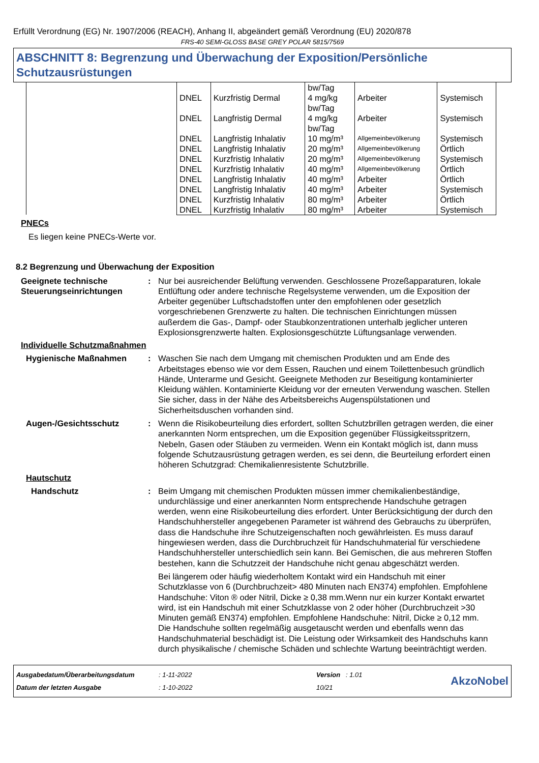Erfüllt Verordnung (EG) Nr. 1907/2006 (REACH), Anhang II, abgeändert gemäß Verordnung (EU) 2020/878
FRS-40 SEMI-GLOSS BASE GREY POLAR 5815/7569
ABSCHNITT 8: Begrenzung und Überwachung der Exposition/Persönliche Schutzausrüstungen
| | | | bw/Tag | | |
| | DNEL | Kurzfristig Dermal | 4 mg/kg bw/Tag | Arbeiter | Systemisch |
| | DNEL | Langfristig Dermal | 4 mg/kg bw/Tag | Arbeiter | Systemisch |
| | DNEL | Langfristig Inhalativ | 10 mg/m³ | Allgemeinbevölkerung | Systemisch |
| | DNEL | Langfristig Inhalativ | 20 mg/m³ | Allgemeinbevölkerung | Örtlich |
| | DNEL | Kurzfristig Inhalativ | 20 mg/m³ | Allgemeinbevölkerung | Systemisch |
| | DNEL | Kurzfristig Inhalativ | 40 mg/m³ | Allgemeinbevölkerung | Örtlich |
| | DNEL | Langfristig Inhalativ | 40 mg/m³ | Arbeiter | Örtlich |
| | DNEL | Langfristig Inhalativ | 40 mg/m³ | Arbeiter | Systemisch |
| | DNEL | Kurzfristig Inhalativ | 80 mg/m³ | Arbeiter | Örtlich |
| | DNEL | Kurzfristig Inhalativ | 80 mg/m³ | Arbeiter | Systemisch |
PNECs
Es liegen keine PNECs-Werte vor.
8.2 Begrenzung und Überwachung der Exposition
Geeignete technische Steuerungseinrichtungen
: Nur bei ausreichender Belüftung verwenden. Geschlossene Prozeßapparaturen, lokale Entlüftung oder andere technische Regelsysteme verwenden, um die Exposition der Arbeiter gegenüber Luftschadstoffen unter den empfohlenen oder gesetzlich vorgeschriebenen Grenzwerte zu halten. Die technischen Einrichtungen müssen außerdem die Gas-, Dampf- oder Staubkonzentrationen unterhalb jeglicher unteren Explosionsgrenzwerte halten. Explosionsgeschützte Lüftungsanlage verwenden.
Individuelle Schutzmaßnahmen
Hygienische Maßnahmen : Waschen Sie nach dem Umgang mit chemischen Produkten und am Ende des Arbeitstages ebenso wie vor dem Essen, Rauchen und einem Toilettenbesuch gründlich Hände, Unterarme und Gesicht. Geeignete Methoden zur Beseitigung kontaminierter Kleidung wählen. Kontaminierte Kleidung vor der erneuten Verwendung waschen. Stellen Sie sicher, dass in der Nähe des Arbeitsbereichs Augenspülstationen und Sicherheitsduschen vorhanden sind.
Augen-/Gesichtsschutz : Wenn die Risikobeurteilung dies erfordert, sollten Schutzbrillen getragen werden, die einer anerkannten Norm entsprechen, um die Exposition gegenüber Flüssigkeitsspritzern, Nebeln, Gasen oder Stäuben zu vermeiden. Wenn ein Kontakt möglich ist, dann muss folgende Schutzausrüstung getragen werden, es sei denn, die Beurteilung erfordert einen höheren Schutzgrad: Chemikalienresistente Schutzbrille.
Hautschutz
Handschutz : Beim Umgang mit chemischen Produkten müssen immer chemikalienbeständige, undurchlässige und einer anerkannten Norm entsprechende Handschuhe getragen werden, wenn eine Risikobeurteilung dies erfordert. Unter Berücksichtigung der durch den Handschuhhersteller angegebenen Parameter ist während des Gebrauchs zu überprüfen, dass die Handschuhe ihre Schutzeigenschaften noch gewährleisten. Es muss darauf hingewiesen werden, dass die Durchbruchzeit für Handschuhmaterial für verschiedene Handschuhhersteller unterschiedlich sein kann. Bei Gemischen, die aus mehreren Stoffen bestehen, kann die Schutzzeit der Handschuhe nicht genau abgeschätzt werden.
Bei längerem oder häufig wiederholtem Kontakt wird ein Handschuh mit einer Schutzklasse von 6 (Durchbruchzeit> 480 Minuten nach EN374) empfohlen. Empfohlene Handschuhe: Viton ® oder Nitril, Dicke ≥ 0,38 mm.Wenn nur ein kurzer Kontakt erwartet wird, ist ein Handschuh mit einer Schutzklasse von 2 oder höher (Durchbruchzeit >30 Minuten gemäß EN374) empfohlen. Empfohlene Handschuhe: Nitril, Dicke ≥ 0,12 mm. Die Handschuhe sollten regelmäßig ausgetauscht werden und ebenfalls wenn das Handschuhmaterial beschädigt ist. Die Leistung oder Wirksamkeit des Handschuhs kann durch physikalische / chemische Schäden und schlechte Wartung beeinträchtigt werden.
Ausgabedatum/Überarbeitungsdatum
Datum der letzten Ausgabe
: 1-11-2022
: 1-10-2022
Version : 1.01
10/21
AkzoNobel